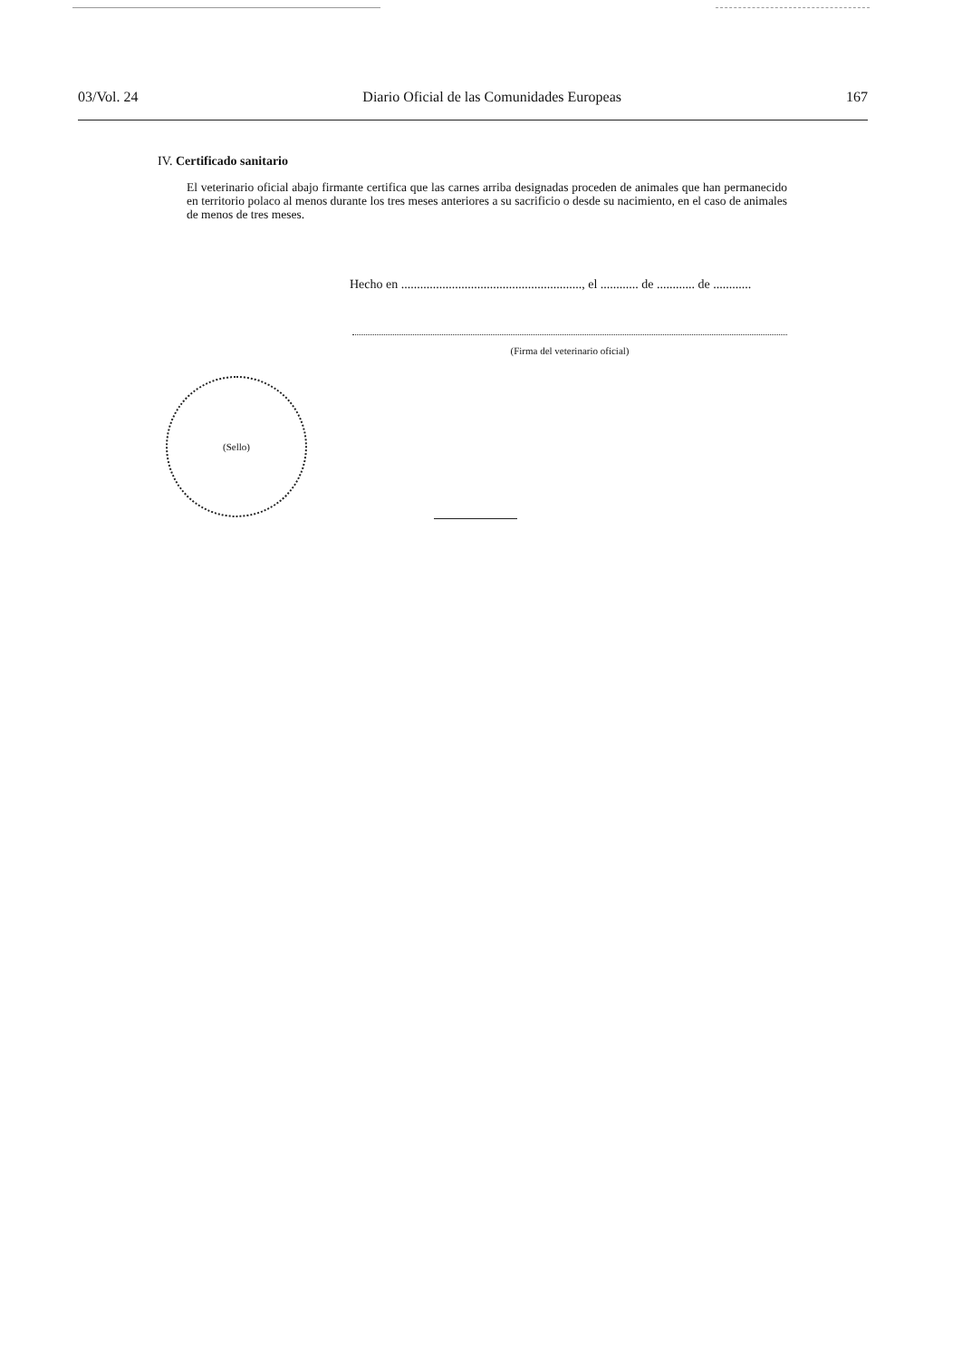03/Vol. 24 Diario Oficial de las Comunidades Europeas 167
IV. Certificado sanitario
El veterinario oficial abajo firmante certifica que las carnes arriba designadas proceden de animales que han permanecido en territorio polaco al menos durante los tres meses anteriores a su sacrificio o desde su nacimiento, en el caso de animales de menos de tres meses.
Hecho en ........................................................., el ............ de ............ de ............
(Firma del veterinario oficial)
(Sello)